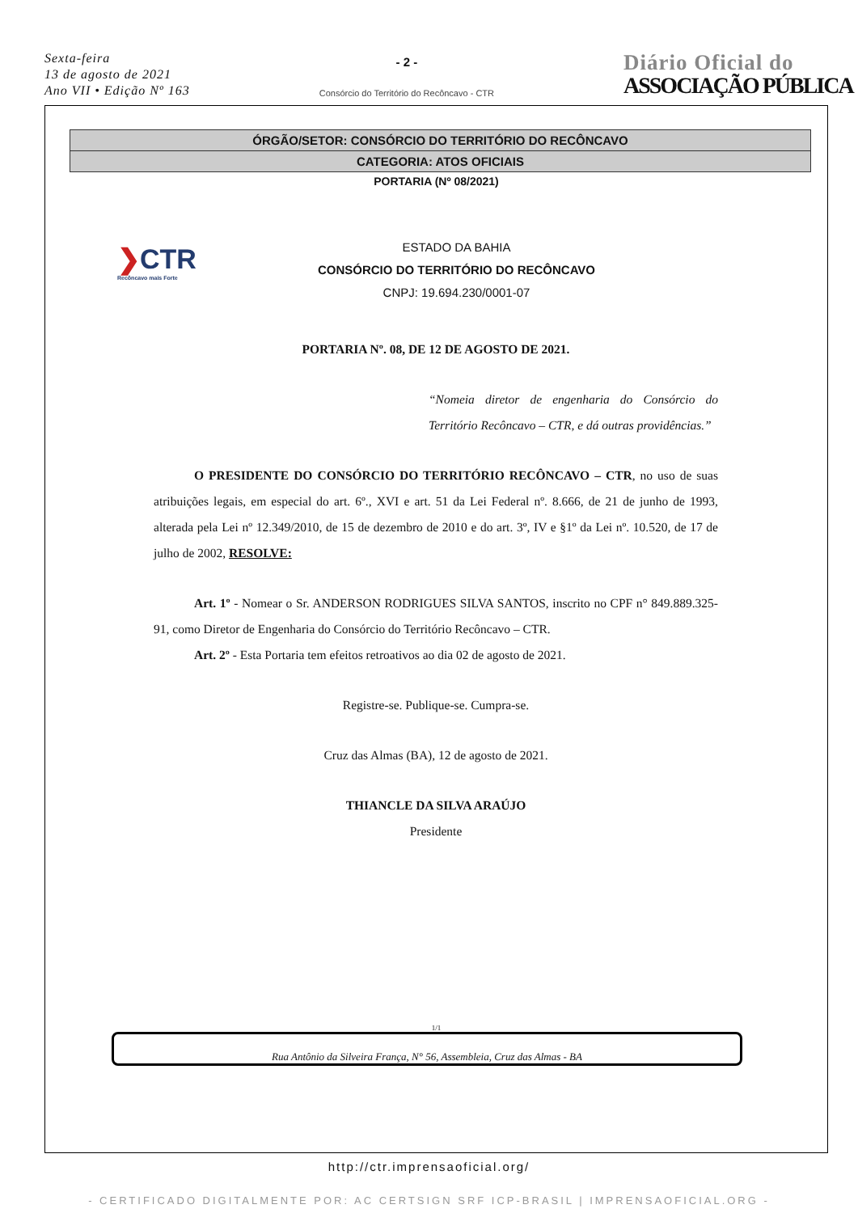Sexta-feira
13 de agosto de 2021
Ano VII • Edição Nº 163
- 2 -
Consórcio do Território do Recôncavo - CTR
Diário Oficial do
ASSOCIAÇÃO PÚBLICA
ÓRGÃO/SETOR: CONSÓRCIO DO TERRITÓRIO DO RECÔNCAVO
CATEGORIA: ATOS OFICIAIS
PORTARIA (Nº 08/2021)
❯CTR
Recôncavo mais Forte
ESTADO DA BAHIA
CONSÓRCIO DO TERRITÓRIO DO RECÔNCAVO
CNPJ: 19.694.230/0001-07
PORTARIA Nº. 08, DE 12 DE AGOSTO DE 2021.
“Nomeia diretor de engenharia do Consórcio do Território Recôncavo – CTR, e dá outras providências.”
O PRESIDENTE DO CONSÓRCIO DO TERRITÓRIO RECÔNCAVO – CTR, no uso de suas atribuições legais, em especial do art. 6º., XVI e art. 51 da Lei Federal nº. 8.666, de 21 de junho de 1993, alterada pela Lei nº 12.349/2010, de 15 de dezembro de 2010 e do art. 3º, IV e §1º da Lei nº. 10.520, de 17 de julho de 2002, RESOLVE:
Art. 1º - Nomear o Sr. ANDERSON RODRIGUES SILVA SANTOS, inscrito no CPF n° 849.889.325-91, como Diretor de Engenharia do Consórcio do Território Recôncavo – CTR.
Art. 2º - Esta Portaria tem efeitos retroativos ao dia 02 de agosto de 2021.
Registre-se. Publique-se. Cumpra-se.
Cruz das Almas (BA), 12 de agosto de 2021.
THIANCLE DA SILVA ARAÚJO
Presidente
1/1
Rua Antônio da Silveira França, N° 56, Assembleia, Cruz das Almas - BA
http://ctr.imprensaoficial.org/
- CERTIFICADO DIGITALMENTE POR: AC CERTSIGN SRF ICP-BRASIL | IMPRENSAOFICIAL.ORG -